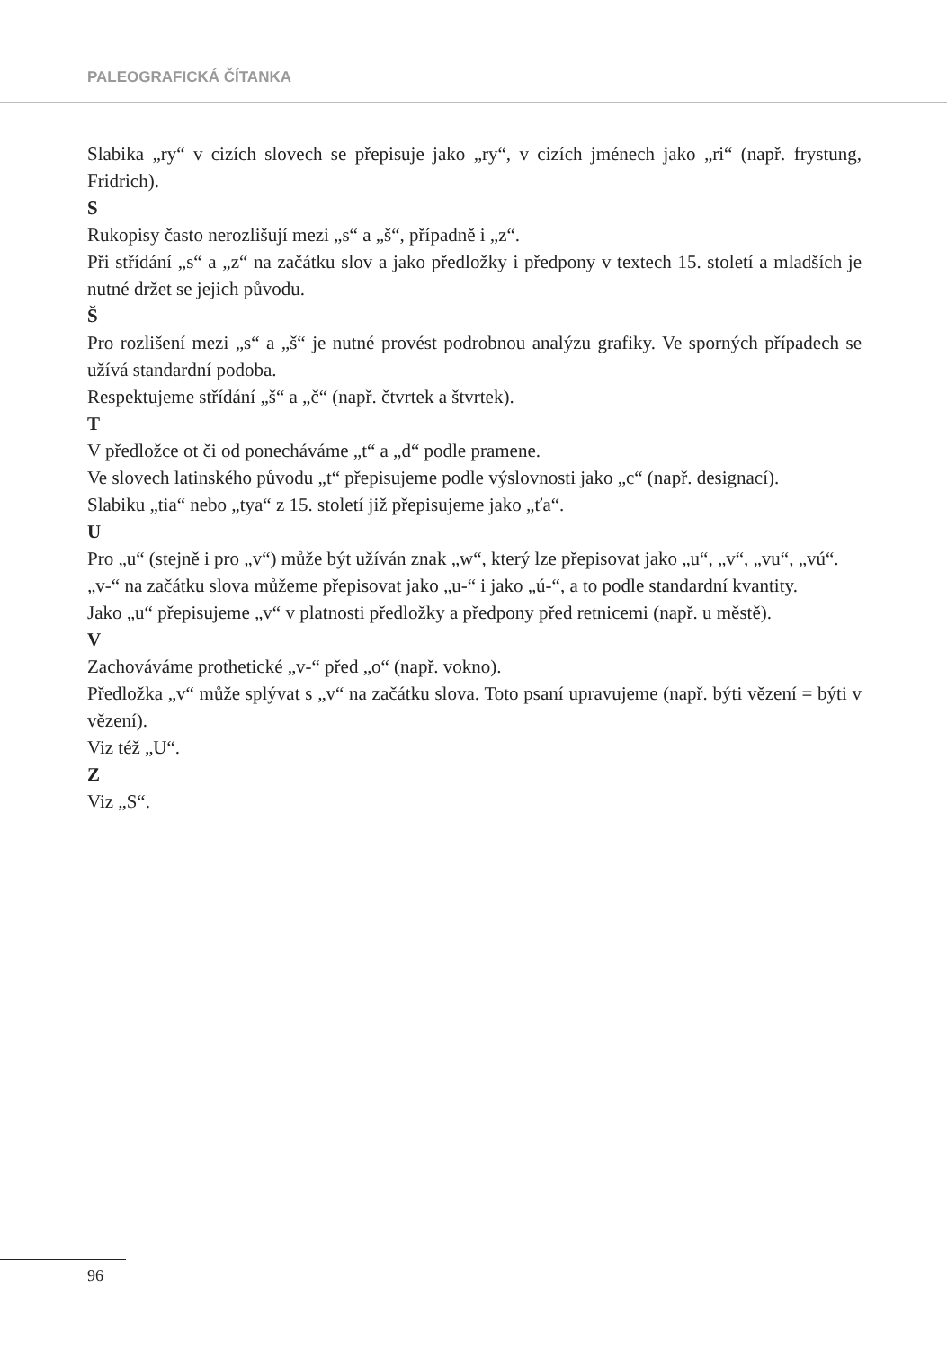PALEOGRAFICKÁ ČÍTANKA
Slabika „ry“ v cizích slovech se přepisuje jako „ry“, v cizích jménech jako „ri“ (např. frystung, Fridrich).
S
Rukopisy často nerozlišují mezi „s“ a „š“, případně i „z“.
Při střídání „s“ a „z“ na začátku slov a jako předložky i předpony v textech 15. století a mladších je nutné držet se jejich původu.
Š
Pro rozlišení mezi „s“ a „š“ je nutné provést podrobnou analýzu grafiky. Ve sporných případech se užívá standardní podoba.
Respektujeme střídání „š“ a „č“ (např. čtvrtek a štvrtek).
T
V předložce ot či od ponecháváme „t“ a „d“ podle pramene.
Ve slovech latinského původu „t“ přepisujeme podle výslovnosti jako „c“ (např. designací).
Slabiku „tia“ nebo „tya“ z 15. století již přepisujeme jako „ťa“.
U
Pro „u“ (stejně i pro „v“) může být užíván znak „w“, který lze přepisovat jako „u“, „v“, „vu“, „vú“.
„v-“ na začátku slova můžeme přepisovat jako „u-“ i jako „ú-“, a to podle standardní kvantity.
Jako „u“ přepisujeme „v“ v platnosti předložky a předpony před retnicemi (např. u městě).
V
Zachováváme prothetické „v-“ před „o“ (např. vokno).
Předložka „v“ může splývat s „v“ na začátku slova. Toto psaní upravujeme (např. býti vězení = býti v vězení).
Viz též „U“.
Z
Viz „S“.
96